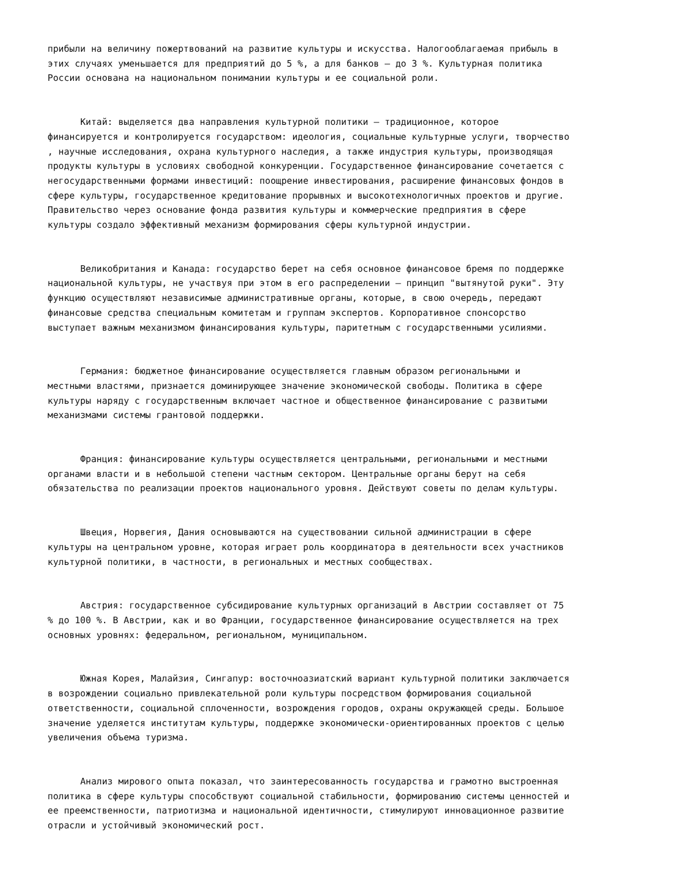прибыли на величину пожертвований на развитие культуры и искусства. Налогооблагаемая прибыль в этих случаях уменьшается для предприятий до 5 %, а для банков – до 3 %. Культурная политика России основана на национальном понимании культуры и ее социальной роли.
Китай: выделяется два направления культурной политики – традиционное, которое финансируется и контролируется государством: идеология, социальные культурные услуги, творчество , научные исследования, охрана культурного наследия, а также индустрия культуры, производящая продукты культуры в условиях свободной конкуренции. Государственное финансирование сочетается с негосударственными формами инвестиций: поощрение инвестирования, расширение финансовых фондов в сфере культуры, государственное кредитование прорывных и высокотехнологичных проектов и другие. Правительство через основание фонда развития культуры и коммерческие предприятия в сфере культуры создало эффективный механизм формирования сферы культурной индустрии.
Великобритания и Канада: государство берет на себя основное финансовое бремя по поддержке национальной культуры, не участвуя при этом в его распределении – принцип "вытянутой руки". Эту функцию осуществляют независимые административные органы, которые, в свою очередь, передают финансовые средства специальным комитетам и группам экспертов. Корпоративное спонсорство выступает важным механизмом финансирования культуры, паритетным с государственными усилиями.
Германия: бюджетное финансирование осуществляется главным образом региональными и местными властями, признается доминирующее значение экономической свободы. Политика в сфере культуры наряду с государственным включает частное и общественное финансирование с развитыми механизмами системы грантовой поддержки.
Франция: финансирование культуры осуществляется центральными, региональными и местными органами власти и в небольшой степени частным сектором. Центральные органы берут на себя обязательства по реализации проектов национального уровня. Действуют советы по делам культуры.
Швеция, Норвегия, Дания основываются на существовании сильной администрации в сфере культуры на центральном уровне, которая играет роль координатора в деятельности всех участников культурной политики, в частности, в региональных и местных сообществах.
Австрия: государственное субсидирование культурных организаций в Австрии составляет от 75 % до 100 %. В Австрии, как и во Франции, государственное финансирование осуществляется на трех основных уровнях: федеральном, региональном, муниципальном.
Южная Корея, Малайзия, Сингапур: восточноазиатский вариант культурной политики заключается в возрождении социально привлекательной роли культуры посредством формирования социальной ответственности, социальной сплоченности, возрождения городов, охраны окружающей среды. Большое значение уделяется институтам культуры, поддержке экономически-ориентированных проектов с целью увеличения объема туризма.
Анализ мирового опыта показал, что заинтересованность государства и грамотно выстроенная политика в сфере культуры способствуют социальной стабильности, формированию системы ценностей и ее преемственности, патриотизма и национальной идентичности, стимулируют инновационное развитие отрасли и устойчивый экономический рост.